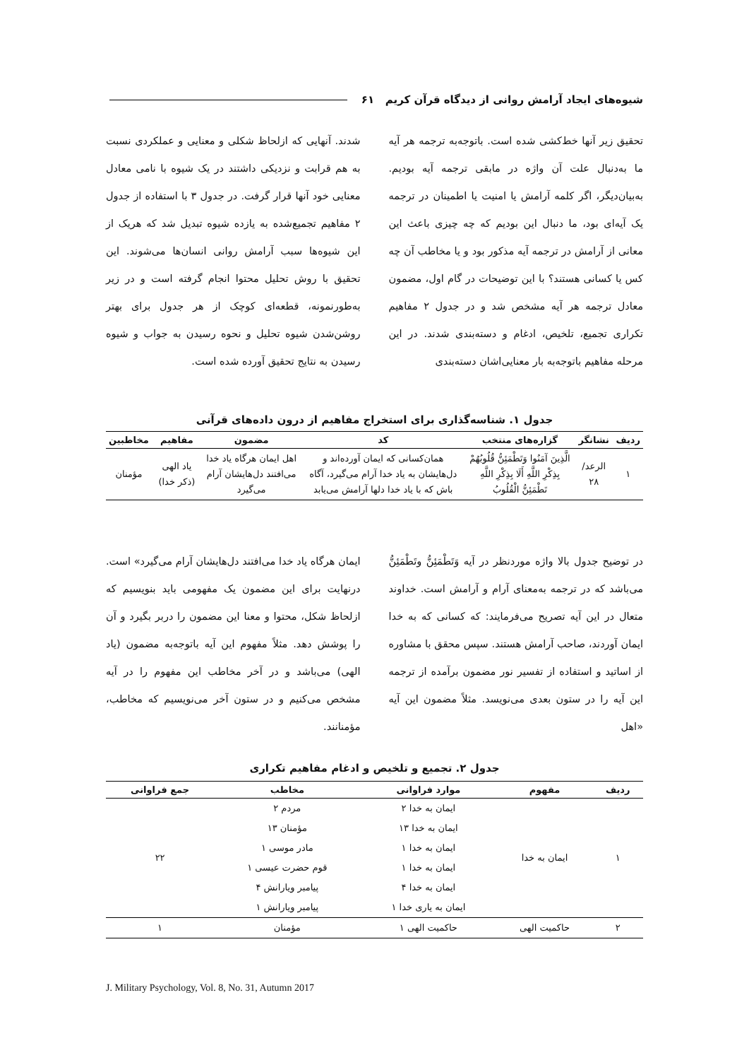شیوه‌های ایجاد آرامش روانی از دیدگاه قرآن کریم ۶۱
تحقیق زیر آنها خط‌کشی شده است. باتوجه‌به ترجمه هر آیه ما به‌دنبال علت آن واژه در مابقی ترجمه آیه بودیم. به‌بیان‌دیگر، اگر کلمه آرامش یا امنیت یا اطمینان در ترجمه یک آیه‌ای بود، ما دنبال این بودیم که چه چیزی باعث این معانی از آرامش در ترجمه آیه مذکور بود و یا مخاطب آن چه کس یا کسانی هستند؟ با این توضیحات در گام اول، مضمون معادل ترجمه هر آیه مشخص شد و در جدول ۲ مفاهیم تکراری تجمیع، تلخیص، ادغام و دسته‌بندی شدند. در این مرحله مفاهیم باتوجه‌به بار معنایی‌اشان دسته‌بندی
شدند. آنهایی که ازلحاظ شکلی و معنایی و عملکردی نسبت به هم قرابت و نزدیکی داشتند در یک شیوه با نامی معادل معنایی خود آنها قرار گرفت. در جدول ۳ با استفاده از جدول ۲ مفاهیم تجمیع‌شده به یازده شیوه تبدیل شد که هریک از این شیوه‌ها سبب آرامش روانی انسان‌ها می‌شوند. این تحقیق با روش تحلیل محتوا انجام گرفته است و در زیر به‌طورنمونه، قطعه‌ای کوچک از هر جدول برای بهتر روشن‌شدن شیوه تحلیل و نحوه رسیدن به جواب و شیوه رسیدن به نتایج تحقیق آورده شده است.
جدول ۱. شناسه‌گذاری برای استخراج مفاهیم از درون داده‌های قرآنی
| ردیف | نشانگر | گزاره‌های منتخب | کد | مضمون | مفاهیم | مخاطبین |
| --- | --- | --- | --- | --- | --- | --- |
| ۱ | الرعد/ ۲۸ | الَّذِينَ آمَنُوا وَتَطْمَئِنُّ قُلُوبُهُمْ بِذِكْرِ اللَّهِ أَلَا بِذِكْرِ اللَّهِ تَطْمَئِنُّ الْقُلُوبُ | همان‌کسانی که ایمان آورده‌اند و دل‌هایشان به یاد خدا آرام می‌گیرد، آگاه باش که با یاد خدا دلها آرامش می‌یابد | اهل ایمان هرگاه یاد خدا می‌افتند دل‌هایشان آرام می‌گیرد | یاد الهی (ذکر خدا) | مؤمنان |
در توضیح جدول بالا واژه موردنظر در آیه وَتَطْمَئِنُّ وتَطْمَئِنُّ می‌باشد که در ترجمه به‌معنای آرام و آرامش است. خداوند متعال در این آیه تصریح می‌فرمایند: که کسانی که به خدا ایمان آوردند، صاحب آرامش هستند. سپس محقق با مشاوره از اساتید و استفاده از تفسیر نور مضمون برآمده از ترجمه این آیه را در ستون بعدی می‌نویسد. مثلاً مضمون این آیه «اهل
ایمان هرگاه یاد خدا می‌افتند دل‌هایشان آرام می‌گیرد» است. درنهایت برای این مضمون یک مفهومی باید بنویسیم که ازلحاظ شکل، محتوا و معنا این مضمون را دربر بگیرد و آن را پوشش دهد. مثلاً مفهوم این آیه باتوجه‌به مضمون (یاد الهی) می‌باشد و در آخر مخاطب این مفهوم را در آیه مشخص می‌کنیم و در ستون آخر می‌نویسیم که مخاطب، مؤمنانند.
جدول ۲. تجمیع و تلخیص و ادغام مفاهیم تکراری
| ردیف | مفهوم | موارد فراوانی | مخاطب | جمع فراوانی |
| --- | --- | --- | --- | --- |
| ۱ | ایمان به خدا | ایمان به خدا ۲ | مردم ۲ | ۲۲ |
| | | ایمان به خدا ۱۳ | مؤمنان ۱۳ | |
| | | ایمان به خدا ۱ | مادر موسی ۱ | |
| | | ایمان به خدا ۱ | قوم حضرت عیسی ۱ | |
| | | ایمان به خدا ۴ | پیامبر ویارانش ۴ | |
| | | ایمان به یاری خدا ۱ | پیامبر ویارانش ۱ | |
| ۲ | حاکمیت الهی | حاکمیت الهی ۱ | مؤمنان | ۱ |
J. Military Psychology, Vol. 8, No. 31, Autumn 2017